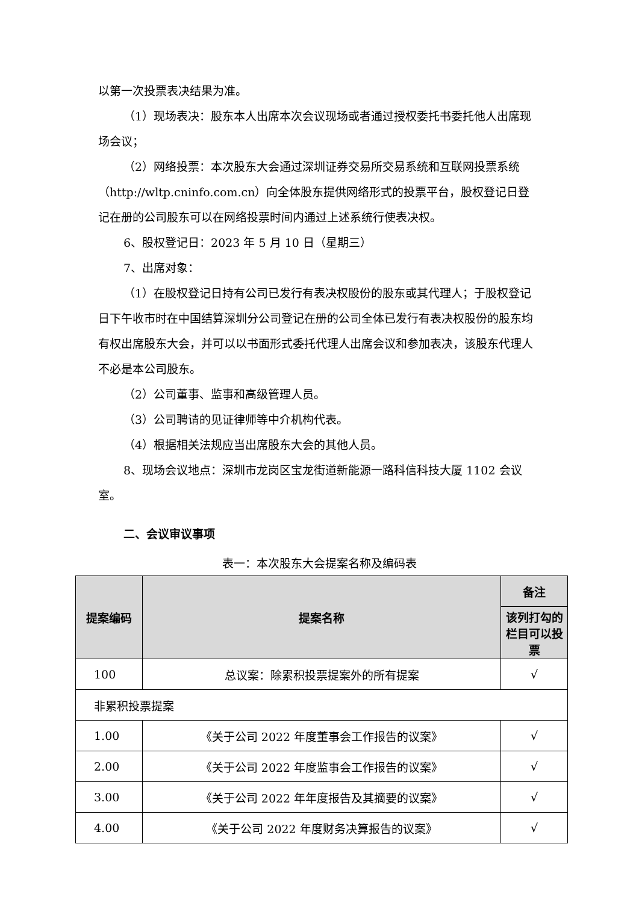以第一次投票表决结果为准。
（1）现场表决：股东本人出席本次会议现场或者通过授权委托书委托他人出席现场会议；
（2）网络投票：本次股东大会通过深圳证券交易所交易系统和互联网投票系统（http://wltp.cninfo.com.cn）向全体股东提供网络形式的投票平台，股权登记日登记在册的公司股东可以在网络投票时间内通过上述系统行使表决权。
6、股权登记日：2023 年 5 月 10 日（星期三）
7、出席对象：
（1）在股权登记日持有公司已发行有表决权股份的股东或其代理人；于股权登记日下午收市时在中国结算深圳分公司登记在册的公司全体已发行有表决权股份的股东均有权出席股东大会，并可以以书面形式委托代理人出席会议和参加表决，该股东代理人不必是本公司股东。
（2）公司董事、监事和高级管理人员。
（3）公司聘请的见证律师等中介机构代表。
（4）根据相关法规应当出席股东大会的其他人员。
8、现场会议地点：深圳市龙岗区宝龙街道新能源一路科信科技大厦 1102 会议室。
二、会议审议事项
表一：本次股东大会提案名称及编码表
| 提案编码 | 提案名称 | 备注 |
| --- | --- | --- |
| | | 该列打勾的栏目可以投票 |
| 100 | 总议案：除累积投票提案外的所有提案 | √ |
| 非累积投票提案 | | |
| 1.00 | 《关于公司 2022 年度董事会工作报告的议案》 | √ |
| 2.00 | 《关于公司 2022 年度监事会工作报告的议案》 | √ |
| 3.00 | 《关于公司 2022 年年度报告及其摘要的议案》 | √ |
| 4.00 | 《关于公司 2022 年度财务决算报告的议案》 | √ |